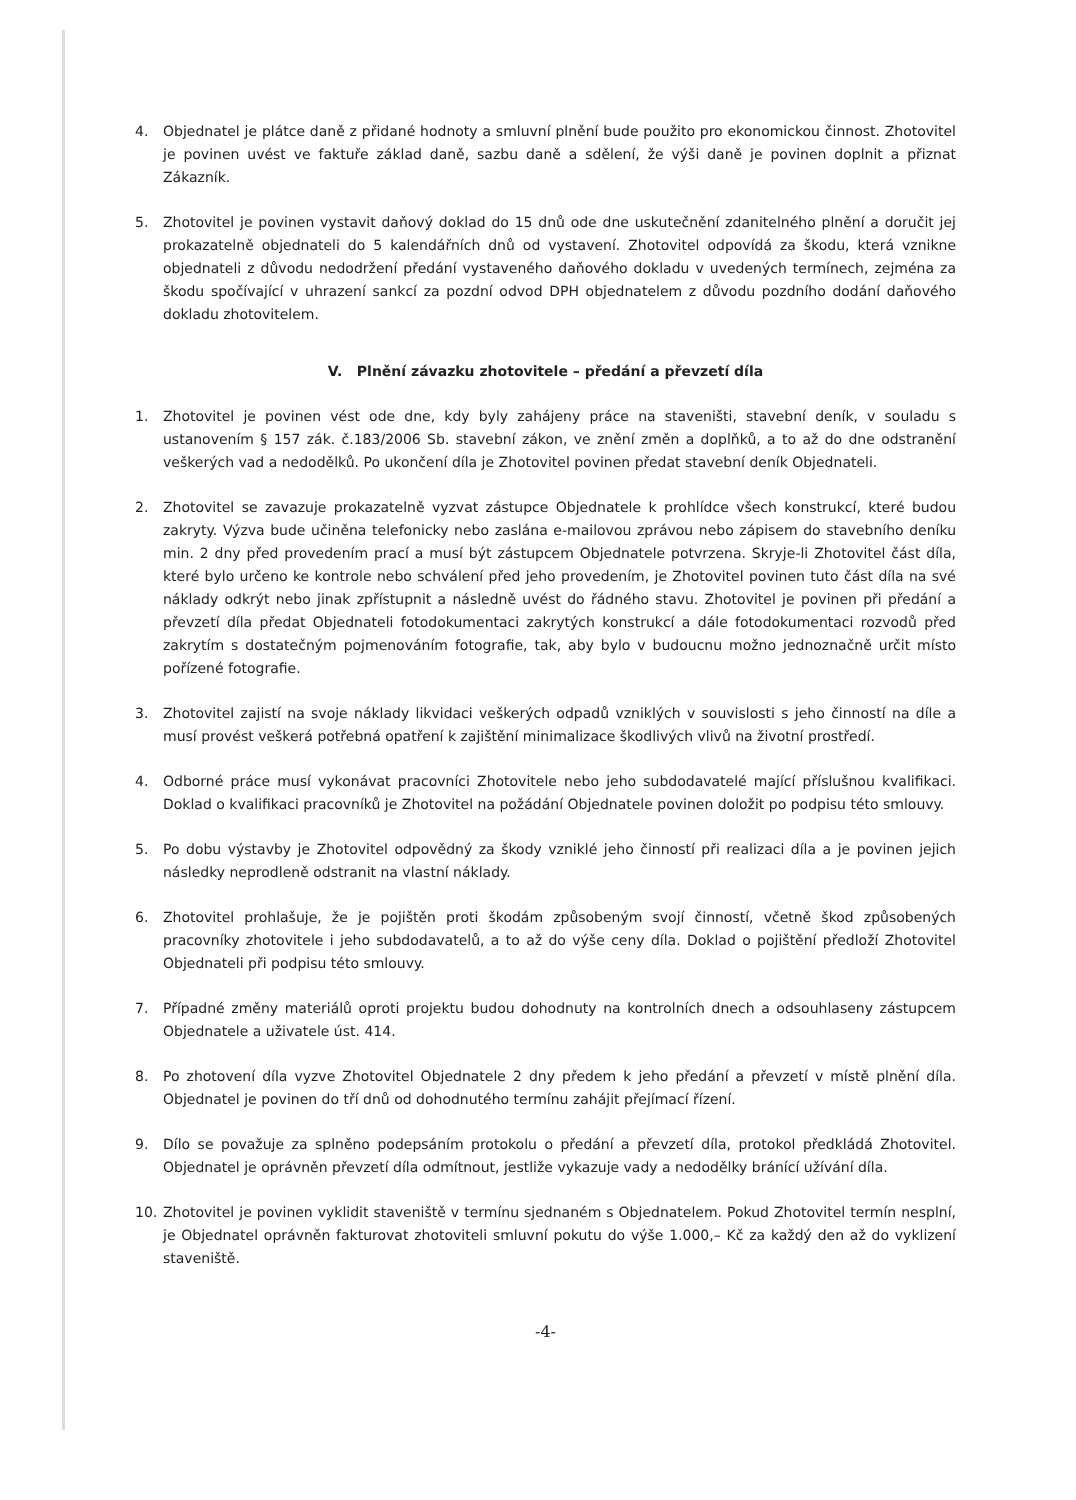4. Objednatel je plátce daně z přidané hodnoty a smluvní plnění bude použito pro ekonomickou činnost. Zhotovitel je povinen uvést ve faktuře základ daně, sazbu daně a sdělení, že výši daně je povinen doplnit a přiznat Zákazník.
5. Zhotovitel je povinen vystavit daňový doklad do 15 dnů ode dne uskutečnění zdanitelného plnění a doručit jej prokazatelně objednateli do 5 kalendářních dnů od vystavení. Zhotovitel odpovídá za škodu, která vznikne objednateli z důvodu nedodržení předání vystaveného daňového dokladu v uvedených termínech, zejména za škodu spočívající v uhrazení sankcí za pozdní odvod DPH objednatelem z důvodu pozdního dodání daňového dokladu zhotovitelem.
V. Plnění závazku zhotovitele – předání a převzetí díla
1. Zhotovitel je povinen vést ode dne, kdy byly zahájeny práce na staveništi, stavební deník, v souladu s ustanovením § 157 zák. č.183/2006 Sb. stavební zákon, ve znění změn a doplňků, a to až do dne odstranění veškerých vad a nedodělků. Po ukončení díla je Zhotovitel povinen předat stavební deník Objednateli.
2. Zhotovitel se zavazuje prokazatelně vyzvat zástupce Objednatele k prohlídce všech konstrukcí, které budou zakryty. Výzva bude učiněna telefonicky nebo zaslána e-mailovou zprávou nebo zápisem do stavebního deníku min. 2 dny před provedením prací a musí být zástupcem Objednatele potvrzena. Skryje-li Zhotovitel část díla, které bylo určeno ke kontrole nebo schválení před jeho provedením, je Zhotovitel povinen tuto část díla na své náklady odkrýt nebo jinak zpřístupnit a následně uvést do řádného stavu. Zhotovitel je povinen při předání a převzetí díla předat Objednateli fotodokumentaci zakrytých konstrukcí a dále fotodokumentaci rozvodů před zakrytím s dostatečným pojmenováním fotografie, tak, aby bylo v budoucnu možno jednoznačně určit místo pořízené fotografie.
3. Zhotovitel zajistí na svoje náklady likvidaci veškerých odpadů vzniklých v souvislosti s jeho činností na díle a musí provést veškerá potřebná opatření k zajištění minimalizace škodlivých vlivů na životní prostředí.
4. Odborné práce musí vykonávat pracovníci Zhotovitele nebo jeho subdodavatelé mající příslušnou kvalifikaci. Doklad o kvalifikaci pracovníků je Zhotovitel na požádání Objednatele povinen doložit po podpisu této smlouvy.
5. Po dobu výstavby je Zhotovitel odpovědný za škody vzniklé jeho činností při realizaci díla a je povinen jejich následky neprodleně odstranit na vlastní náklady.
6. Zhotovitel prohlašuje, že je pojištěn proti škodám způsobeným svojí činností, včetně škod způsobených pracovníky zhotovitele i jeho subdodavatelů, a to až do výše ceny díla. Doklad o pojištění předloží Zhotovitel Objednateli při podpisu této smlouvy.
7. Případné změny materiálů oproti projektu budou dohodnuty na kontrolních dnech a odsouhlaseny zástupcem Objednatele a uživatele úst. 414.
8. Po zhotovení díla vyzve Zhotovitel Objednatele 2 dny předem k jeho předání a převzetí v místě plnění díla. Objednatel je povinen do tří dnů od dohodnutého termínu zahájit přejímací řízení.
9. Dílo se považuje za splněno podepsáním protokolu o předání a převzetí díla, protokol předkládá Zhotovitel. Objednatel je oprávněn převzetí díla odmítnout, jestliže vykazuje vady a nedodělky bránící užívání díla.
10. Zhotovitel je povinen vyklidit staveniště v termínu sjednaném s Objednatelem. Pokud Zhotovitel termín nesplní, je Objednatel oprávněn fakturovat zhotoviteli smluvní pokutu do výše 1.000,– Kč za každý den až do vyklizení staveniště.
-4-